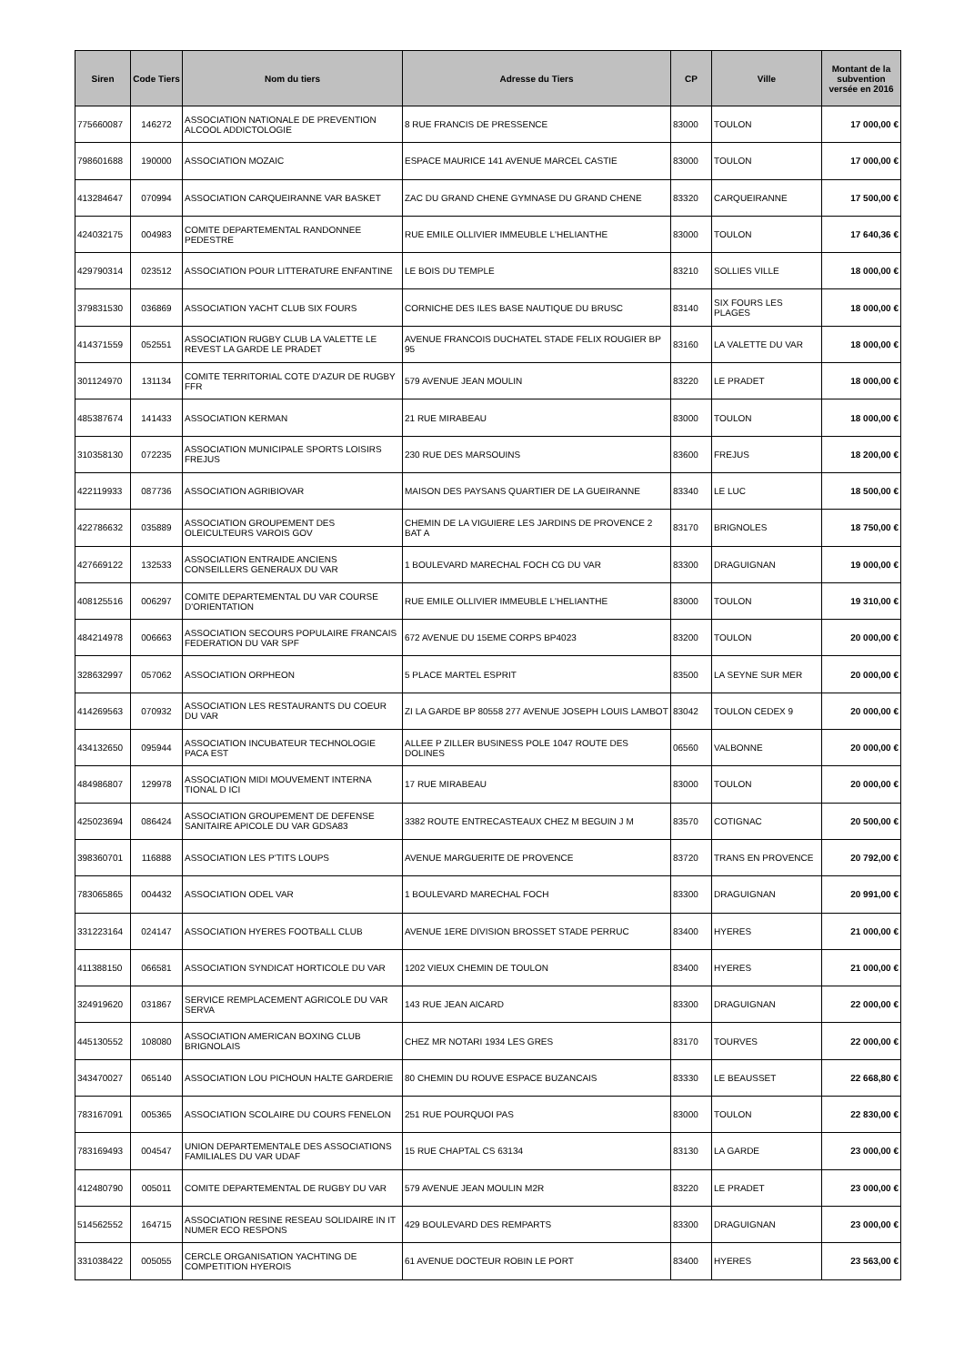| Siren | Code Tiers | Nom du tiers | Adresse du Tiers | CP | Ville | Montant de la subvention versée en 2016 |
| --- | --- | --- | --- | --- | --- | --- |
| 775660087 | 146272 | ASSOCIATION NATIONALE DE PREVENTION ALCOOL ADDICTOLOGIE | 8 RUE FRANCIS DE PRESSENCE | 83000 | TOULON | 17 000,00 € |
| 798601688 | 190000 | ASSOCIATION MOZAIC | ESPACE MAURICE 141 AVENUE MARCEL CASTIE | 83000 | TOULON | 17 000,00 € |
| 413284647 | 070994 | ASSOCIATION CARQUEIRANNE VAR BASKET | ZAC DU GRAND CHENE GYMNASE DU GRAND CHENE | 83320 | CARQUEIRANNE | 17 500,00 € |
| 424032175 | 004983 | COMITE DEPARTEMENTAL RANDONNEE PEDESTRE | RUE EMILE OLLIVIER IMMEUBLE L'HELIANTHE | 83000 | TOULON | 17 640,36 € |
| 429790314 | 023512 | ASSOCIATION POUR LITTERATURE ENFANTINE | LE BOIS DU TEMPLE | 83210 | SOLLIES VILLE | 18 000,00 € |
| 379831530 | 036869 | ASSOCIATION YACHT CLUB SIX FOURS | CORNICHE DES ILES BASE NAUTIQUE DU BRUSC | 83140 | SIX FOURS LES PLAGES | 18 000,00 € |
| 414371559 | 052551 | ASSOCIATION RUGBY CLUB LA VALETTE LE REVEST LA GARDE LE PRADET | AVENUE FRANCOIS DUCHATEL STADE FELIX ROUGIER BP 95 | 83160 | LA VALETTE DU VAR | 18 000,00 € |
| 301124970 | 131134 | COMITE TERRITORIAL COTE D'AZUR DE RUGBY FFR | 579 AVENUE JEAN MOULIN | 83220 | LE PRADET | 18 000,00 € |
| 485387674 | 141433 | ASSOCIATION KERMAN | 21 RUE MIRABEAU | 83000 | TOULON | 18 000,00 € |
| 310358130 | 072235 | ASSOCIATION MUNICIPALE SPORTS LOISIRS FREJUS | 230 RUE DES MARSOUINS | 83600 | FREJUS | 18 200,00 € |
| 422119933 | 087736 | ASSOCIATION AGRIBIOVAR | MAISON DES PAYSANS QUARTIER DE LA GUEIRANNE | 83340 | LE LUC | 18 500,00 € |
| 422786632 | 035889 | ASSOCIATION GROUPEMENT DES OLEICULTEURS VAROIS GOV | CHEMIN DE LA VIGUIERE LES JARDINS DE PROVENCE 2 BAT A | 83170 | BRIGNOLES | 18 750,00 € |
| 427669122 | 132533 | ASSOCIATION ENTRAIDE ANCIENS CONSEILLERS GENERAUX DU VAR | 1 BOULEVARD MARECHAL FOCH CG DU VAR | 83300 | DRAGUIGNAN | 19 000,00 € |
| 408125516 | 006297 | COMITE DEPARTEMENTAL DU VAR COURSE D'ORIENTATION | RUE EMILE OLLIVIER IMMEUBLE L'HELIANTHE | 83000 | TOULON | 19 310,00 € |
| 484214978 | 006663 | ASSOCIATION SECOURS POPULAIRE FRANCAIS FEDERATION DU VAR SPF | 672 AVENUE DU 15EME CORPS BP4023 | 83200 | TOULON | 20 000,00 € |
| 328632997 | 057062 | ASSOCIATION ORPHEON | 5 PLACE MARTEL ESPRIT | 83500 | LA SEYNE SUR MER | 20 000,00 € |
| 414269563 | 070932 | ASSOCIATION LES RESTAURANTS DU COEUR DU VAR | ZI LA GARDE BP 80558 277 AVENUE JOSEPH LOUIS LAMBOT | 83042 | TOULON CEDEX 9 | 20 000,00 € |
| 434132650 | 095944 | ASSOCIATION INCUBATEUR TECHNOLOGIE PACA EST | ALLEE P ZILLER BUSINESS POLE 1047 ROUTE DES DOLINES | 06560 | VALBONNE | 20 000,00 € |
| 484986807 | 129978 | ASSOCIATION MIDI MOUVEMENT INTERNA TIONAL D ICI | 17 RUE MIRABEAU | 83000 | TOULON | 20 000,00 € |
| 425023694 | 086424 | ASSOCIATION GROUPEMENT DE DEFENSE SANITAIRE APICOLE DU VAR GDSA83 | 3382 ROUTE ENTRECASTEAUX CHEZ M BEGUIN J M | 83570 | COTIGNAC | 20 500,00 € |
| 398360701 | 116888 | ASSOCIATION LES P'TITS LOUPS | AVENUE MARGUERITE DE PROVENCE | 83720 | TRANS EN PROVENCE | 20 792,00 € |
| 783065865 | 004432 | ASSOCIATION ODEL VAR | 1 BOULEVARD MARECHAL FOCH | 83300 | DRAGUIGNAN | 20 991,00 € |
| 331223164 | 024147 | ASSOCIATION HYERES FOOTBALL CLUB | AVENUE 1ERE DIVISION BROSSET STADE PERRUC | 83400 | HYERES | 21 000,00 € |
| 411388150 | 066581 | ASSOCIATION SYNDICAT HORTICOLE DU VAR | 1202 VIEUX CHEMIN DE TOULON | 83400 | HYERES | 21 000,00 € |
| 324919620 | 031867 | SERVICE REMPLACEMENT AGRICOLE DU VAR SERVA | 143 RUE JEAN AICARD | 83300 | DRAGUIGNAN | 22 000,00 € |
| 445130552 | 108080 | ASSOCIATION AMERICAN BOXING CLUB BRIGNOLAIS | CHEZ MR NOTARI 1934 LES GRES | 83170 | TOURVES | 22 000,00 € |
| 343470027 | 065140 | ASSOCIATION LOU PICHOUN HALTE GARDERIE | 80 CHEMIN DU ROUVE ESPACE BUZANCAIS | 83330 | LE BEAUSSET | 22 668,80 € |
| 783167091 | 005365 | ASSOCIATION SCOLAIRE DU COURS FENELON | 251 RUE POURQUOI PAS | 83000 | TOULON | 22 830,00 € |
| 783169493 | 004547 | UNION DEPARTEMENTALE DES ASSOCIATIONS FAMILIALES DU VAR UDAF | 15 RUE CHAPTAL CS 63134 | 83130 | LA GARDE | 23 000,00 € |
| 412480790 | 005011 | COMITE DEPARTEMENTAL DE RUGBY DU VAR | 579 AVENUE JEAN MOULIN M2R | 83220 | LE PRADET | 23 000,00 € |
| 514562552 | 164715 | ASSOCIATION RESINE RESEAU SOLIDAIRE IN IT NUMER ECO RESPONS | 429 BOULEVARD DES REMPARTS | 83300 | DRAGUIGNAN | 23 000,00 € |
| 331038422 | 005055 | CERCLE ORGANISATION YACHTING DE COMPETITION HYEROIS | 61 AVENUE DOCTEUR ROBIN LE PORT | 83400 | HYERES | 23 563,00 € |